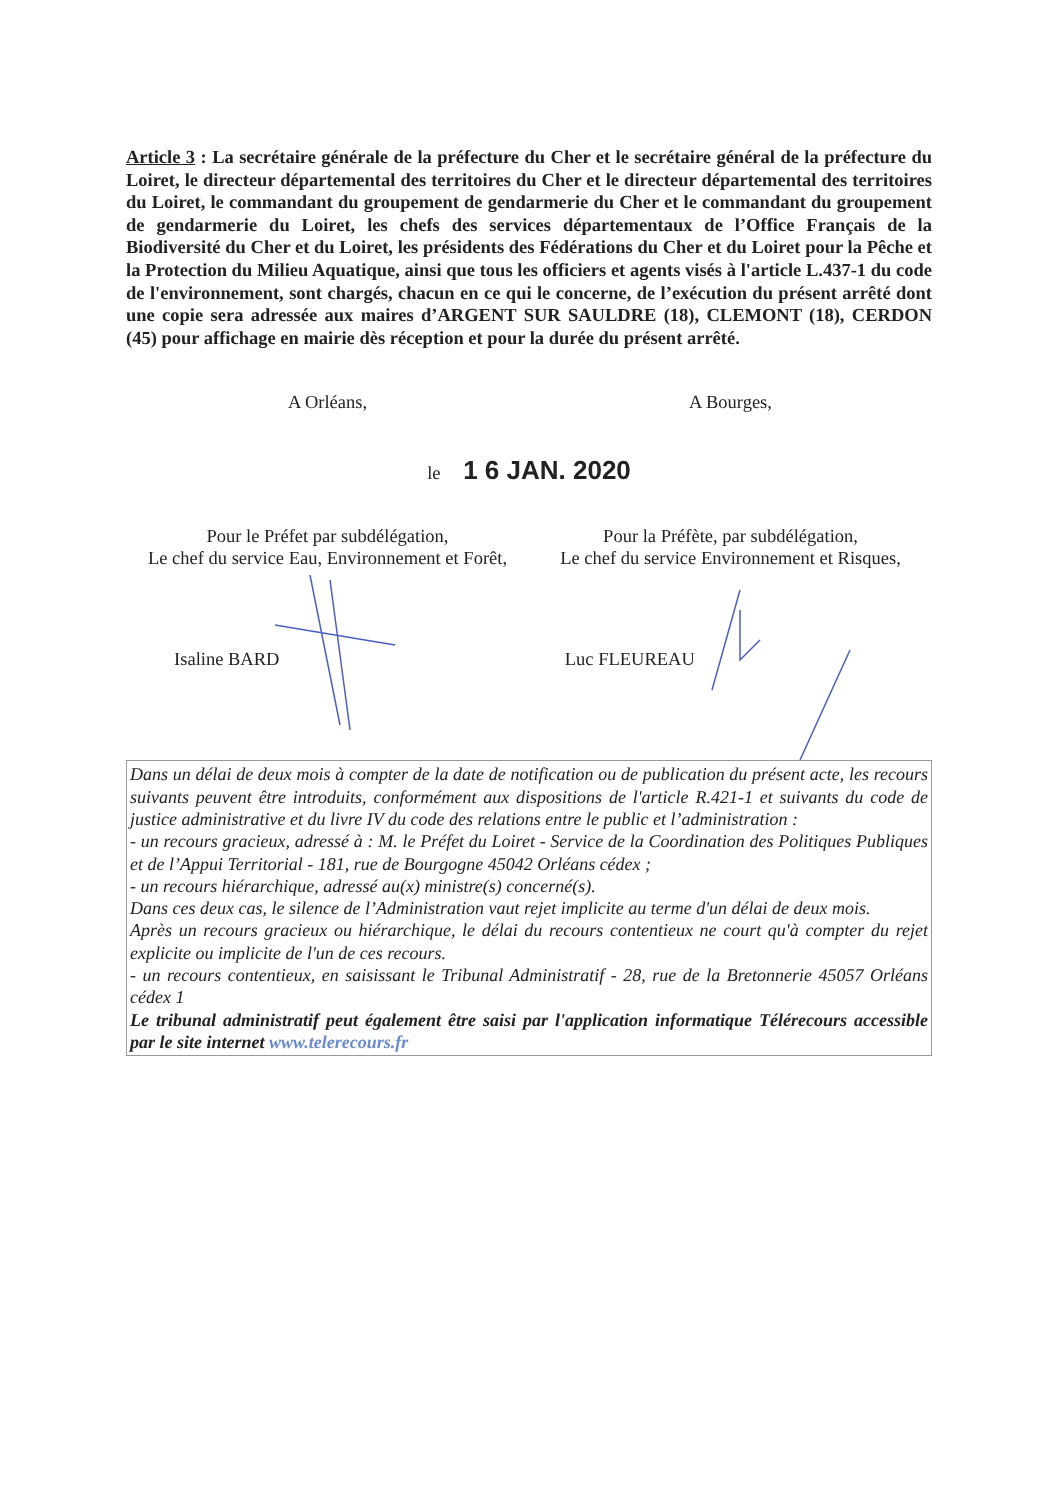Article 3 : La secrétaire générale de la préfecture du Cher et le secrétaire général de la préfecture du Loiret, le directeur départemental des territoires du Cher et le directeur départemental des territoires du Loiret, le commandant du groupement de gendarmerie du Cher et le commandant du groupement de gendarmerie du Loiret, les chefs des services départementaux de l’Office Français de la Biodiversité du Cher et du Loiret, les présidents des Fédérations du Cher et du Loiret pour la Pêche et la Protection du Milieu Aquatique, ainsi que tous les officiers et agents visés à l'article L.437-1 du code de l'environnement, sont chargés, chacun en ce qui le concerne, de l’exécution du présent arrêté dont une copie sera adressée aux maires d’ARGENT SUR SAULDRE (18), CLEMONT (18), CERDON (45) pour affichage en mairie dès réception et pour la durée du présent arrêté.
A Orléans, A Bourges,
le 1 6 JAN. 2020
Pour le Préfet par subdélégation,
Le chef du service Eau, Environnement et Forêt,
Isaline BARD
Pour la Préfète, par subdélégation,
Le chef du service Environnement et Risques,
Luc FLEUREAU
Dans un délai de deux mois à compter de la date de notification ou de publication du présent acte, les recours suivants peuvent être introduits, conformément aux dispositions de l'article R.421-1 et suivants du code de justice administrative et du livre IV du code des relations entre le public et l’administration :
- un recours gracieux, adressé à : M. le Préfet du Loiret - Service de la Coordination des Politiques Publiques et de l’Appui Territorial - 181, rue de Bourgogne 45042 Orléans cédex ;
- un recours hiérarchique, adressé au(x) ministre(s) concerné(s).
Dans ces deux cas, le silence de l’Administration vaut rejet implicite au terme d'un délai de deux mois.
Après un recours gracieux ou hiérarchique, le délai du recours contentieux ne court qu'à compter du rejet explicite ou implicite de l'un de ces recours.
- un recours contentieux, en saisissant le Tribunal Administratif - 28, rue de la Bretonnerie 45057 Orléans cédex 1
Le tribunal administratif peut également être saisi par l'application informatique Télérecours accessible par le site internet www.telerecours.fr